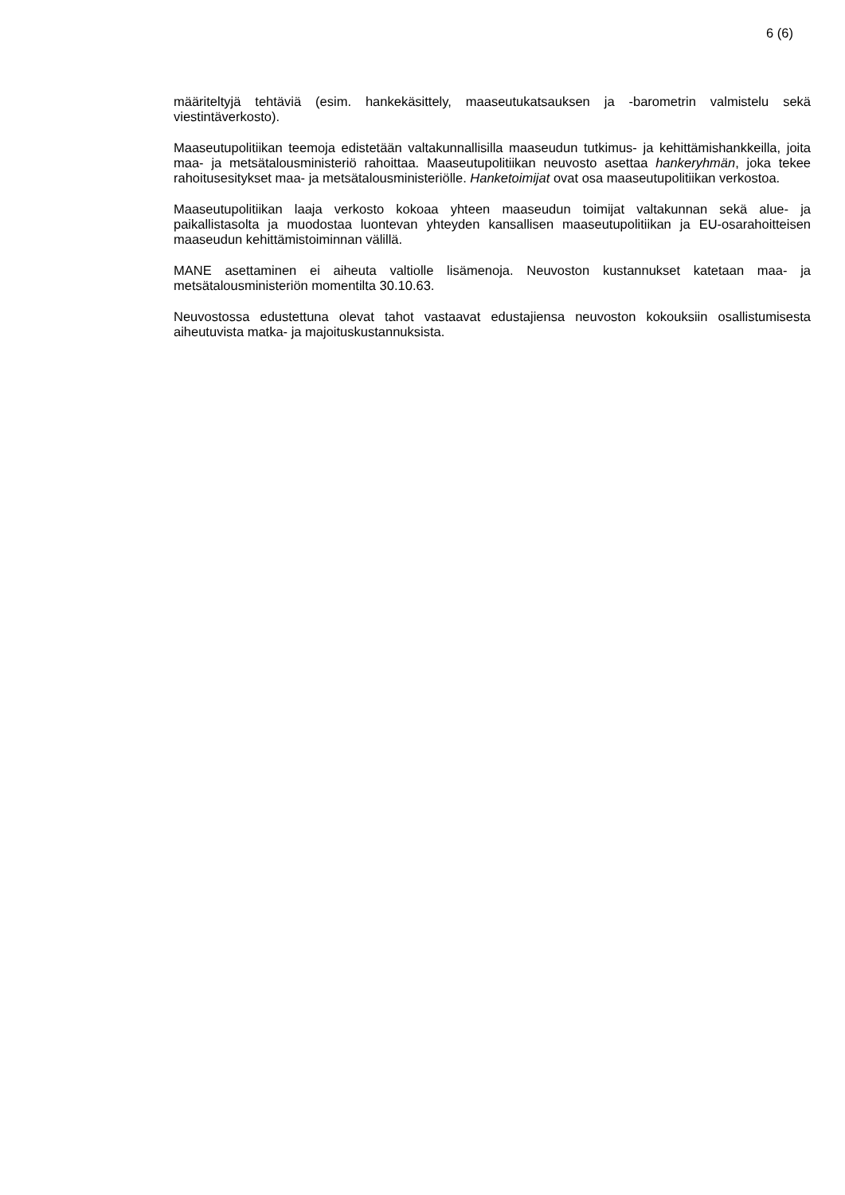6 (6)
määriteltyjä tehtäviä (esim. hankekäsittely, maaseutukatsauksen ja -barometrin valmistelu sekä viestintäverkosto).
Maaseutupolitiikan teemoja edistetään valtakunnallisilla maaseudun tutkimus- ja kehittämishankkeilla, joita maa- ja metsätalousministeriö rahoittaa. Maaseutupolitiikan neuvosto asettaa hankeryhmän, joka tekee rahoitusesitykset maa- ja metsätalousministeriölle. Hanketoimijat ovat osa maaseutupolitiikan verkostoa.
Maaseutupolitiikan laaja verkosto kokoaa yhteen maaseudun toimijat valtakunnan sekä alue- ja paikallistasolta ja muodostaa luontevan yhteyden kansallisen maaseutupolitiikan ja EU-osarahoitteisen maaseudun kehittämistoiminnan välillä.
MANE asettaminen ei aiheuta valtiolle lisämenoja. Neuvoston kustannukset katetaan maa- ja metsätalousministeriön momentilta 30.10.63.
Neuvostossa edustettuna olevat tahot vastaavat edustajiensa neuvoston kokouksiin osallistumisesta aiheutuvista matka- ja majoituskustannuksista.